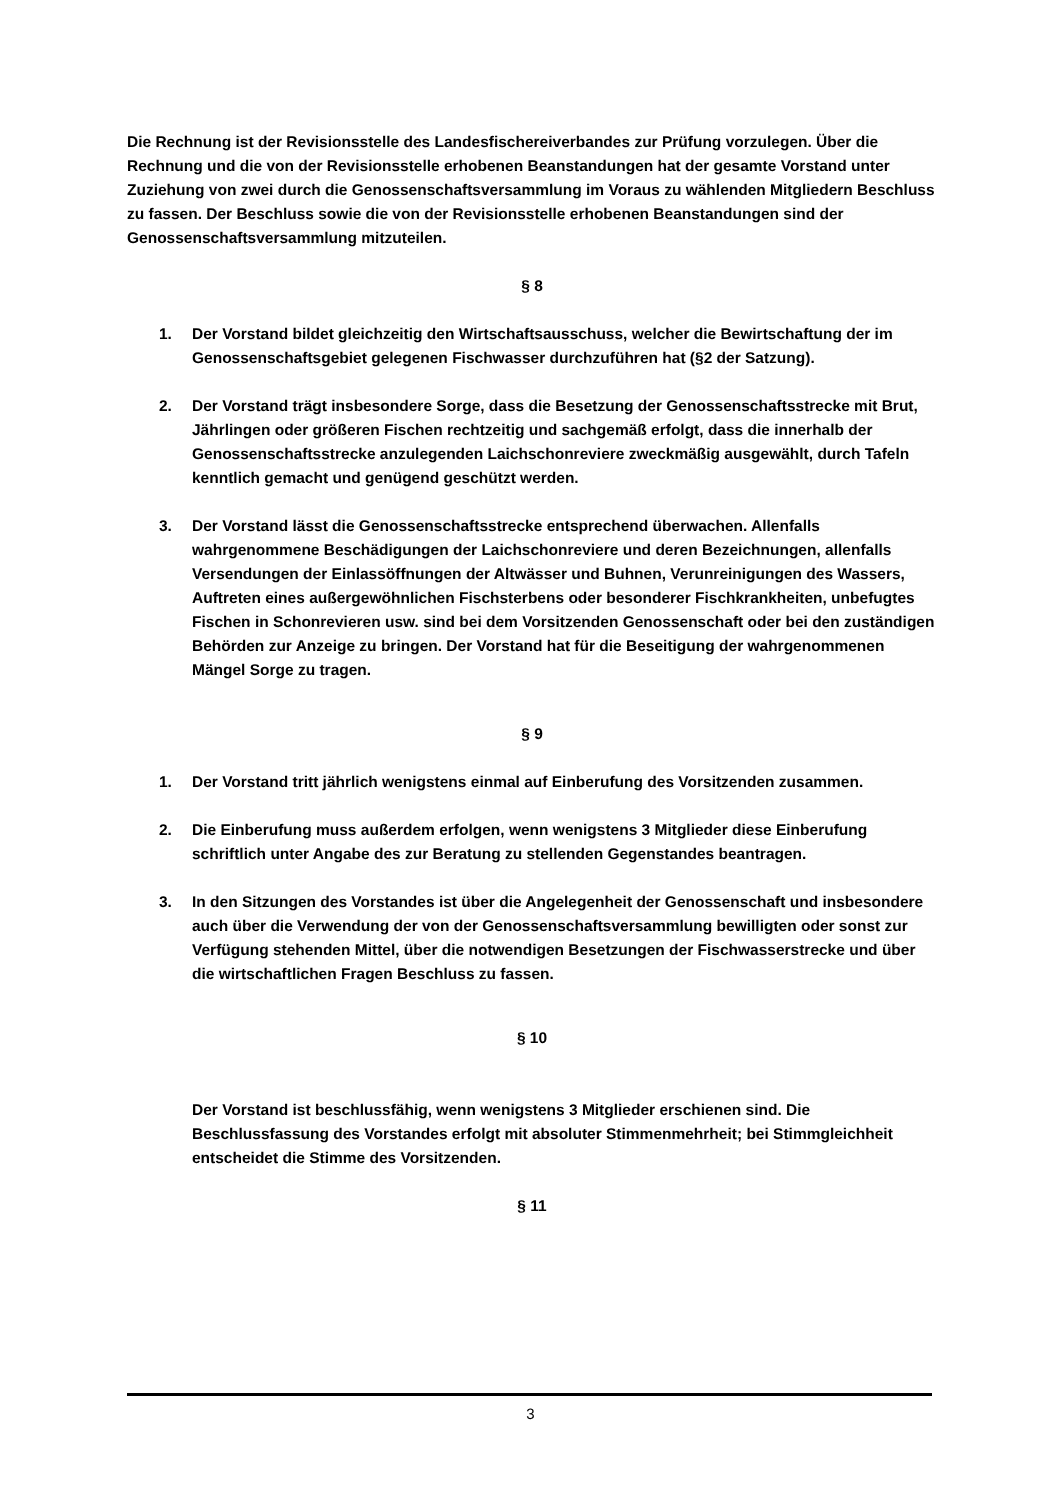Die Rechnung ist der Revisionsstelle des Landesfischereiverbandes zur Prüfung vorzulegen. Über die Rechnung und die von der Revisionsstelle erhobenen Beanstandungen hat der gesamte Vorstand unter Zuziehung von zwei durch die Genossenschaftsversammlung im Voraus zu wählenden Mitgliedern Beschluss zu fassen. Der Beschluss sowie die von der Revisionsstelle erhobenen Beanstandungen sind der Genossenschaftsversammlung mitzuteilen.
§ 8
1. Der Vorstand bildet gleichzeitig den Wirtschaftsausschuss, welcher die Bewirtschaftung der im Genossenschaftsgebiet gelegenen Fischwasser durchzuführen hat (§2 der Satzung).
2. Der Vorstand trägt insbesondere Sorge, dass die Besetzung der Genossenschaftsstrecke mit Brut, Jährlingen oder größeren Fischen rechtzeitig und sachgemäß erfolgt, dass die innerhalb der Genossenschaftsstrecke anzulegenden Laichschonreviere zweckmäßig ausgewählt, durch Tafeln kenntlich gemacht und genügend geschützt werden.
3. Der Vorstand lässt die Genossenschaftsstrecke entsprechend überwachen. Allenfalls wahrgenommene Beschädigungen der Laichschonreviere und deren Bezeichnungen, allenfalls Versendungen der Einlassöffnungen der Altwässer und Buhnen, Verunreinigungen des Wassers, Auftreten eines außergewöhnlichen Fischsterbens oder besonderer Fischkrankheiten, unbefugtes Fischen in Schonrevieren usw. sind bei dem Vorsitzenden Genossenschaft oder bei den zuständigen Behörden zur Anzeige zu bringen. Der Vorstand hat für die Beseitigung der wahrgenommenen Mängel Sorge zu tragen.
§ 9
1. Der Vorstand tritt jährlich wenigstens einmal auf Einberufung des Vorsitzenden zusammen.
2. Die Einberufung muss außerdem erfolgen, wenn wenigstens 3 Mitglieder diese Einberufung schriftlich unter Angabe des zur Beratung zu stellenden Gegenstandes beantragen.
3. In den Sitzungen des Vorstandes ist über die Angelegenheit der Genossenschaft und insbesondere auch über die Verwendung der von der Genossenschaftsversammlung bewilligten oder sonst zur Verfügung stehenden Mittel, über die notwendigen Besetzungen der Fischwasserstrecke und über die wirtschaftlichen Fragen Beschluss zu fassen.
§ 10
Der Vorstand ist beschlussfähig, wenn wenigstens 3 Mitglieder erschienen sind. Die Beschlussfassung des Vorstandes erfolgt mit absoluter Stimmenmehrheit; bei Stimmgleichheit entscheidet die Stimme des Vorsitzenden.
§ 11
3